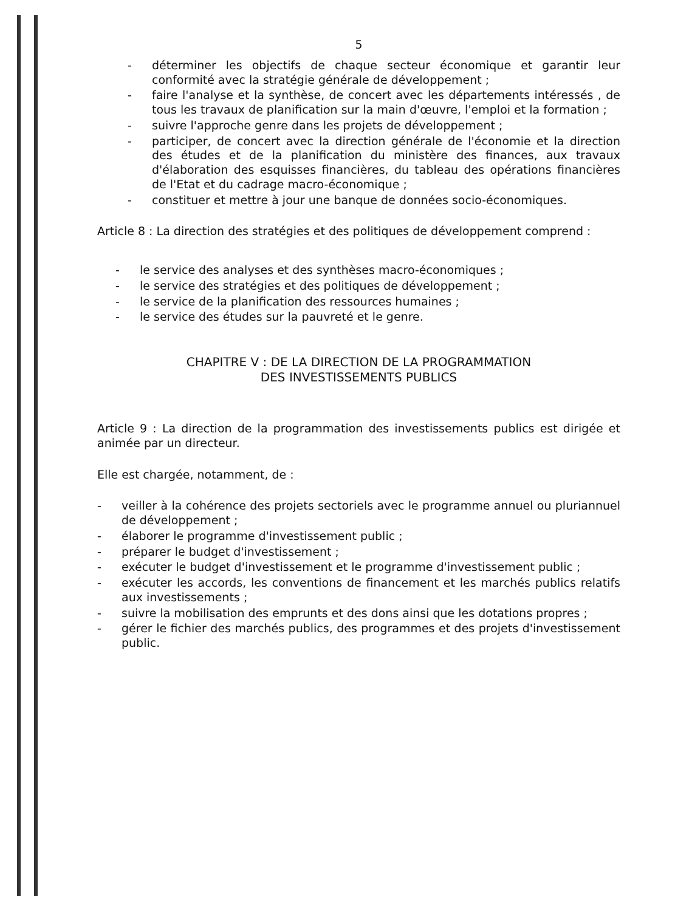5
- déterminer les objectifs de chaque secteur économique et garantir leur conformité avec la stratégie générale de développement ;
- faire l'analyse et la synthèse, de concert avec les départements intéressés , de tous les travaux de planification sur la main d'œuvre, l'emploi et la formation ;
- suivre l'approche genre dans les projets de développement ;
- participer, de concert avec la direction générale de l'économie et la direction des études et de la planification du ministère des finances, aux travaux d'élaboration des esquisses financières, du tableau des opérations financières de l'Etat et du cadrage macro-économique ;
- constituer et mettre à jour une banque de données socio-économiques.
Article 8 : La direction des stratégies et des politiques de développement comprend :
- le service des analyses et des synthèses macro-économiques ;
- le service des stratégies et des politiques de développement ;
- le service de la planification des ressources humaines ;
- le service des études sur la pauvreté et le genre.
CHAPITRE V : DE LA DIRECTION DE LA PROGRAMMATION
DES INVESTISSEMENTS PUBLICS
Article 9 : La direction de la programmation des investissements publics est dirigée et animée par un directeur.
Elle est chargée, notamment, de :
- veiller à la cohérence des projets sectoriels avec le programme annuel ou pluriannuel de développement ;
- élaborer le programme d'investissement public ;
- préparer le budget d'investissement ;
- exécuter le budget d'investissement et le programme d'investissement public ;
- exécuter les accords, les conventions de financement et les marchés publics relatifs aux investissements ;
- suivre la mobilisation des emprunts et des dons ainsi que les dotations propres ;
- gérer le fichier des marchés publics, des programmes et des projets d'investissement public.